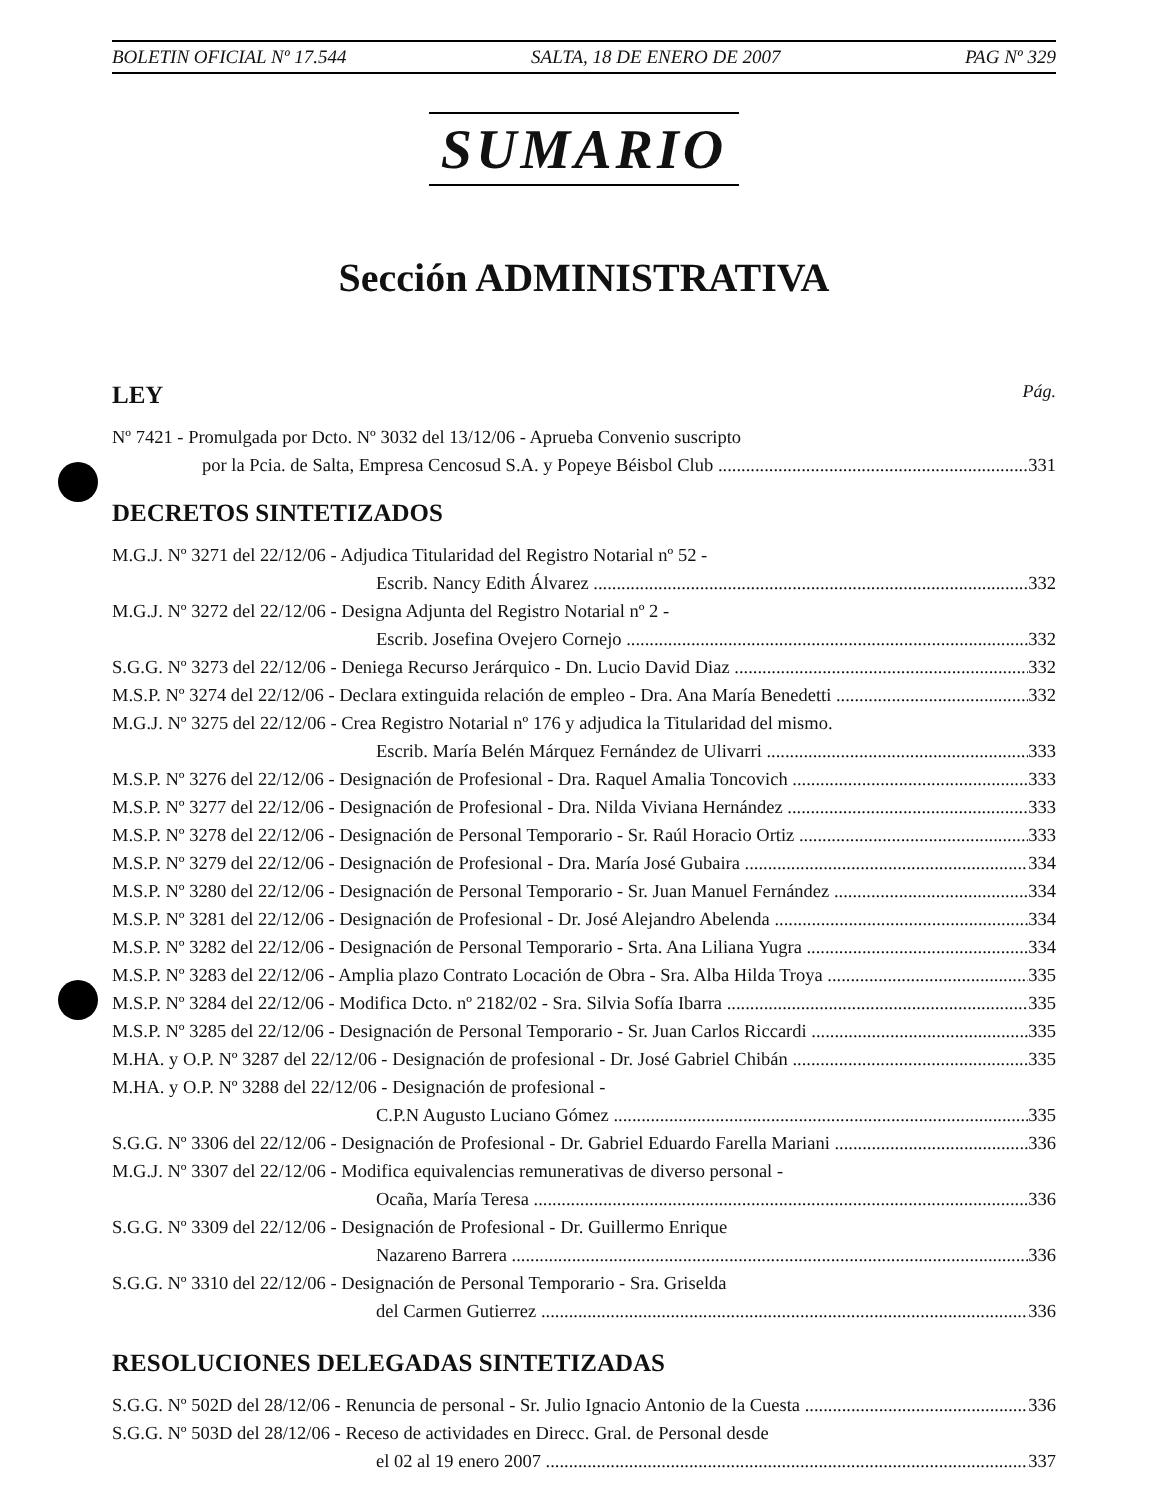BOLETIN OFICIAL Nº 17.544 SALTA, 18 DE ENERO DE 2007 PAG Nº 329
SUMARIO
Sección ADMINISTRATIVA
LEY Pág.
Nº 7421 - Promulgada por Dcto. Nº 3032 del 13/12/06 - Aprueba Convenio suscripto
por la Pcia. de Salta, Empresa Cencosud S.A. y Popeye Béisbol Club 331
DECRETOS SINTETIZADOS
M.G.J. Nº 3271 del 22/12/06 - Adjudica Titularidad del Registro Notarial nº 52 -
Escrib. Nancy Edith Álvarez 332
M.G.J. Nº 3272 del 22/12/06 - Designa Adjunta del Registro Notarial nº 2 -
Escrib. Josefina Ovejero Cornejo 332
S.G.G. Nº 3273 del 22/12/06 - Deniega Recurso Jerárquico - Dn. Lucio David Diaz 332
M.S.P. Nº 3274 del 22/12/06 - Declara extinguida relación de empleo - Dra. Ana María Benedetti 332
M.G.J. Nº 3275 del 22/12/06 - Crea Registro Notarial nº 176 y adjudica la Titularidad del mismo.
Escrib. María Belén Márquez Fernández de Ulivarri 333
M.S.P. Nº 3276 del 22/12/06 - Designación de Profesional - Dra. Raquel Amalia Toncovich 333
M.S.P. Nº 3277 del 22/12/06 - Designación de Profesional - Dra. Nilda Viviana Hernández 333
M.S.P. Nº 3278 del 22/12/06 - Designación de Personal Temporario - Sr. Raúl Horacio Ortiz 333
M.S.P. Nº 3279 del 22/12/06 - Designación de Profesional - Dra. María José Gubaira 334
M.S.P. Nº 3280 del 22/12/06 - Designación de Personal Temporario - Sr. Juan Manuel Fernández 334
M.S.P. Nº 3281 del 22/12/06 - Designación de Profesional - Dr. José Alejandro Abelenda 334
M.S.P. Nº 3282 del 22/12/06 - Designación de Personal Temporario - Srta. Ana Liliana Yugra 334
M.S.P. Nº 3283 del 22/12/06 - Amplia plazo Contrato Locación de Obra - Sra. Alba Hilda Troya 335
M.S.P. Nº 3284 del 22/12/06 - Modifica Dcto. nº 2182/02 - Sra. Silvia Sofía Ibarra 335
M.S.P. Nº 3285 del 22/12/06 - Designación de Personal Temporario - Sr. Juan Carlos Riccardi 335
M.HA. y O.P. Nº 3287 del 22/12/06 - Designación de profesional - Dr. José Gabriel Chibán 335
M.HA. y O.P. Nº 3288 del 22/12/06 - Designación de profesional -
C.P.N Augusto Luciano Gómez 335
S.G.G. Nº 3306 del 22/12/06 - Designación de Profesional - Dr. Gabriel Eduardo Farella Mariani 336
M.G.J. Nº 3307 del 22/12/06 - Modifica equivalencias remunerativas de diverso personal -
Ocaña, María Teresa 336
S.G.G. Nº 3309 del 22/12/06 - Designación de Profesional - Dr. Guillermo Enrique
Nazareno Barrera 336
S.G.G. Nº 3310 del 22/12/06 - Designación de Personal Temporario - Sra. Griselda
del Carmen Gutierrez 336
RESOLUCIONES DELEGADAS SINTETIZADAS
S.G.G. Nº 502D del 28/12/06 - Renuncia de personal - Sr. Julio Ignacio Antonio de la Cuesta 336
S.G.G. Nº 503D del 28/12/06 - Receso de actividades en Direcc. Gral. de Personal desde
el 02 al 19 enero 2007 337